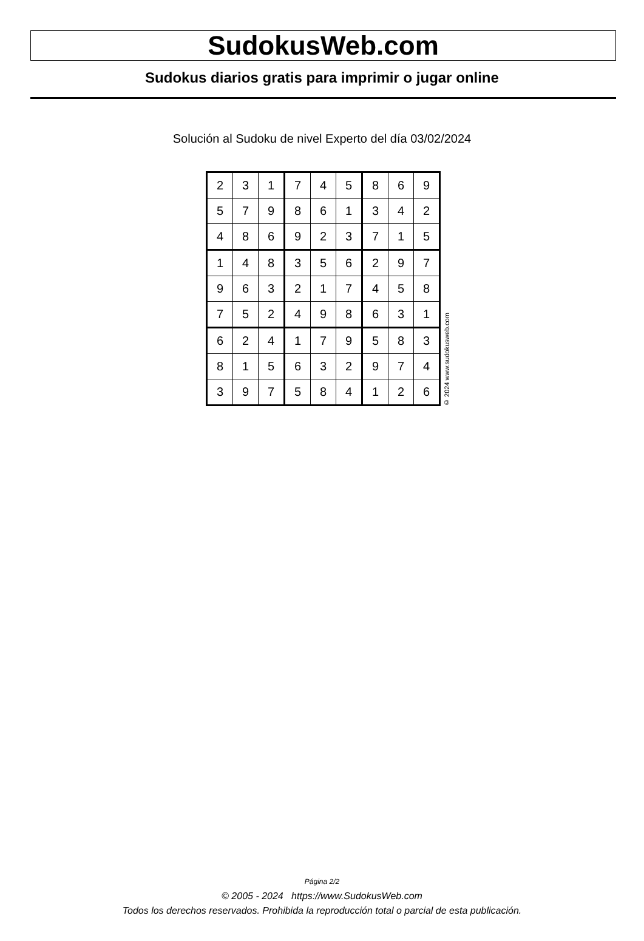SudokusWeb.com
Sudokus diarios gratis para imprimir o jugar online
Solución al Sudoku de nivel Experto del día 03/02/2024
| 2 | 3 | 1 | 7 | 4 | 5 | 8 | 6 | 9 |
| 5 | 7 | 9 | 8 | 6 | 1 | 3 | 4 | 2 |
| 4 | 8 | 6 | 9 | 2 | 3 | 7 | 1 | 5 |
| 1 | 4 | 8 | 3 | 5 | 6 | 2 | 9 | 7 |
| 9 | 6 | 3 | 2 | 1 | 7 | 4 | 5 | 8 |
| 7 | 5 | 2 | 4 | 9 | 8 | 6 | 3 | 1 |
| 6 | 2 | 4 | 1 | 7 | 9 | 5 | 8 | 3 |
| 8 | 1 | 5 | 6 | 3 | 2 | 9 | 7 | 4 |
| 3 | 9 | 7 | 5 | 8 | 4 | 1 | 2 | 6 |
© 2024 www.sudokusweb.com
Página 2/2
© 2005 - 2024 https://www.SudokusWeb.com
Todos los derechos reservados. Prohibida la reproducción total o parcial de esta publicación.